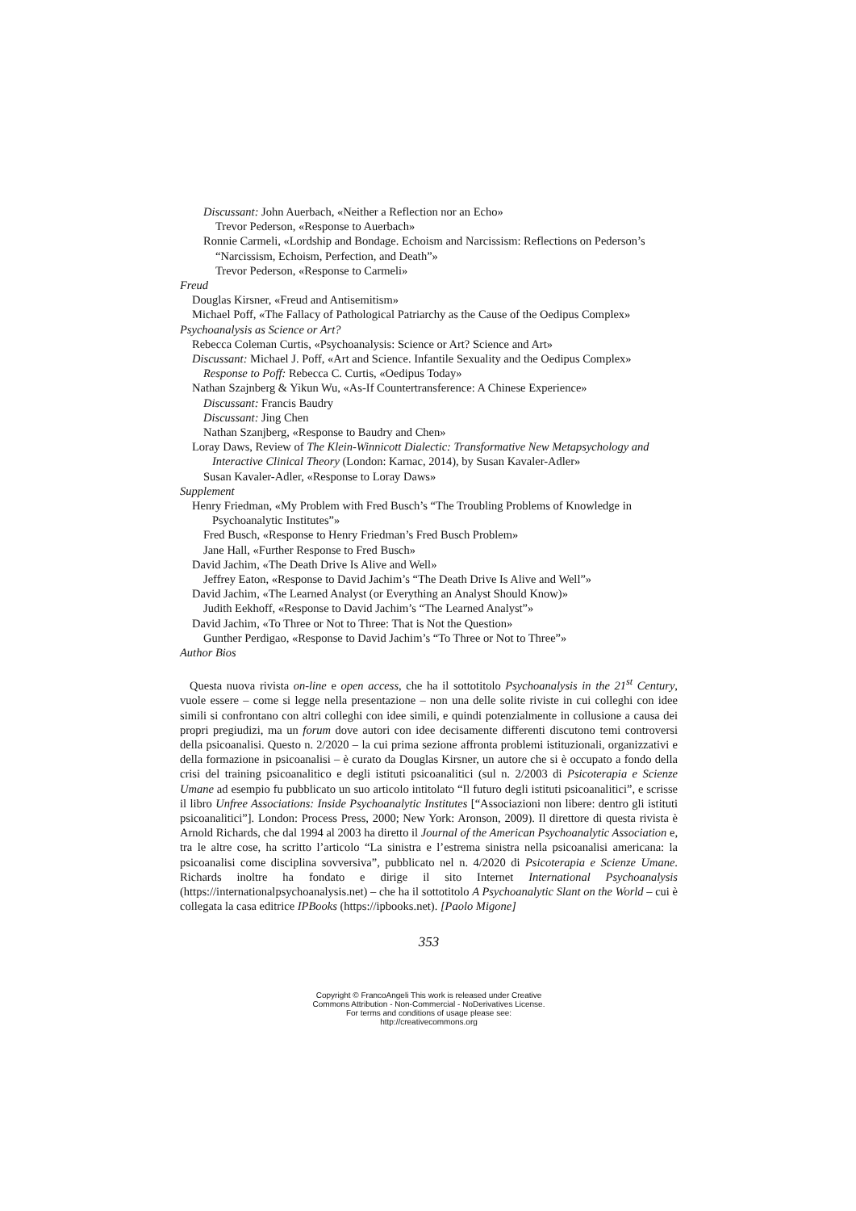Discussant: John Auerbach, «Neither a Reflection nor an Echo»
Trevor Pederson, «Response to Auerbach»
Ronnie Carmeli, «Lordship and Bondage. Echoism and Narcissism: Reflections on Pederson’s “Narcissism, Echoism, Perfection, and Death”»
Trevor Pederson, «Response to Carmeli»
Freud
Douglas Kirsner, «Freud and Antisemitism»
Michael Poff, «The Fallacy of Pathological Patriarchy as the Cause of the Oedipus Complex»
Psychoanalysis as Science or Art?
Rebecca Coleman Curtis, «Psychoanalysis: Science or Art? Science and Art»
Discussant: Michael J. Poff, «Art and Science. Infantile Sexuality and the Oedipus Complex»
Response to Poff: Rebecca C. Curtis, «Oedipus Today»
Nathan Szajnberg & Yikun Wu, «As-If Countertransference: A Chinese Experience»
Discussant: Francis Baudry
Discussant: Jing Chen
Nathan Szanjberg, «Response to Baudry and Chen»
Loray Daws, Review of The Klein-Winnicott Dialectic: Transformative New Metapsychology and Interactive Clinical Theory (London: Karnac, 2014), by Susan Kavaler-Adler»
Susan Kavaler-Adler, «Response to Loray Daws»
Supplement
Henry Friedman, «My Problem with Fred Busch’s “The Troubling Problems of Knowledge in Psychoanalytic Institutes”»
Fred Busch, «Response to Henry Friedman’s Fred Busch Problem»
Jane Hall, «Further Response to Fred Busch»
David Jachim, «The Death Drive Is Alive and Well»
Jeffrey Eaton, «Response to David Jachim’s “The Death Drive Is Alive and Well”»
David Jachim, «The Learned Analyst (or Everything an Analyst Should Know)»
Judith Eekhoff, «Response to David Jachim’s “The Learned Analyst”»
David Jachim, «To Three or Not to Three: That is Not the Question»
Gunther Perdigao, «Response to David Jachim’s “To Three or Not to Three”»
Author Bios
Questa nuova rivista on-line e open access, che ha il sottotitolo Psychoanalysis in the 21<sup>st</sup> Century, vuole essere – come si legge nella presentazione – non una delle solite riviste in cui colleghi con idee simili si confrontano con altri colleghi con idee simili, e quindi potenzialmente in collusione a causa dei propri pregiudizi, ma un forum dove autori con idee decisamente differenti discutono temi controversi della psicoanalisi. Questo n. 2/2020 – la cui prima sezione affronta problemi istituzionali, organizzativi e della formazione in psicoanalisi – è curato da Douglas Kirsner, un autore che si è occupato a fondo della crisi del training psicoanalitico e degli istituti psicoanalitici (sul n. 2/2003 di Psicoterapia e Scienze Umane ad esempio fu pubblicato un suo articolo intitolato “Il futuro degli istituti psicoanalitici”, e scrisse il libro Unfree Associations: Inside Psychoanalytic Institutes [“Associazioni non libere: dentro gli istituti psicoanalitici”]. London: Process Press, 2000; New York: Aronson, 2009). Il direttore di questa rivista è Arnold Richards, che dal 1994 al 2003 ha diretto il Journal of the American Psychoanalytic Association e, tra le altre cose, ha scritto l’articolo “La sinistra e l’estrema sinistra nella psicoanalisi americana: la psicoanalisi come disciplina sovversiva”, pubblicato nel n. 4/2020 di Psicoterapia e Scienze Umane. Richards inoltre ha fondato e dirige il sito Internet International Psychoanalysis (https://internationalpsychoanalysis.net) – che ha il sottotitolo A Psychoanalytic Slant on the World – cui è collegata la casa editrice IPBooks (https://ipbooks.net). [Paolo Migone]
353
Copyright © FrancoAngeli This work is released under Creative
Commons Attribution - Non-Commercial - NoDerivatives License.
For terms and conditions of usage please see:
http://creativecommons.org